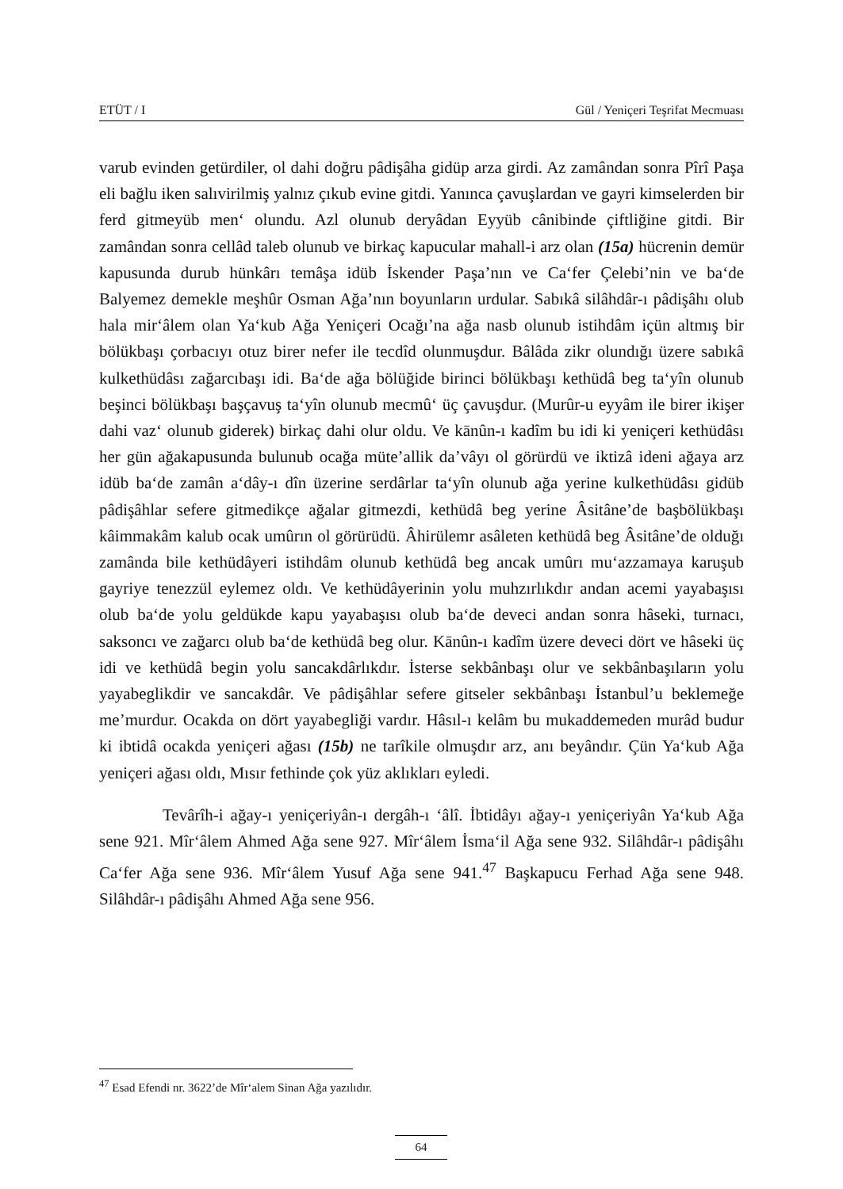ETÜT / I Gül / Yeniçeri Teşrifat Mecmuası
varub evinden getürdiler, ol dahi doğru pâdişâha gidüp arza girdi. Az zamândan sonra Pîrî Paşa eli bağlu iken salıvirilmiş yalnız çıkub evine gitdi. Yanınca çavuşlardan ve gayri kimselerden bir ferd gitmeyüb men‘ olundu. Azl olunub deryâdan Eyyüb cânibinde çiftliğine gitdi. Bir zamândan sonra cellâd taleb olunub ve birkaç kapucular mahall-i arz olan (15a) hücrenin demür kapusunda durub hünkârı temâşa idüb İskender Paşa’nın ve Ca‘fer Çelebi’nin ve ba‘de Balyemez demekle meşhûr Osman Ağa’nın boyunların urdular. Sabıkâ silâhdâr-ı pâdişâhı olub hala mir‘âlem olan Ya‘kub Ağa Yeniçeri Ocağı’na ağa nasb olunub istihdâm içün altmış bir bölükbaşı çorbacıyı otuz birer nefer ile tecdîd olunmuşdur. Bâlâda zikr olundığı üzere sabıkâ kulkethüdâsı zağarcıbaşı idi. Ba‘de ağa bölüğide birinci bölükbaşı kethüdâ beg ta‘yîn olunub beşinci bölükbaşı başçavuş ta‘yîn olunub mecmû‘ üç çavuşdur. (Murûr-u eyyâm ile birer ikişer dahi vaz‘ olunub giderek) birkaç dahi olur oldu. Ve kānûn-ı kadîm bu idi ki yeniçeri kethüdâsı her gün ağakapusunda bulunub ocağa müte’allik da’vâyı ol görürdü ve iktizâ ideni ağaya arz idüb ba‘de zamân a‘dây-ı dîn üzerine serdârlar ta‘yîn olunub ağa yerine kulkethüdâsı gidüb pâdişâhlar sefere gitmedikçe ağalar gitmezdi, kethüdâ beg yerine Âsitâne’de başbölükbaşı kâimmakâm kalub ocak umûrın ol görürüdü. Âhirülemr asâleten kethüdâ beg Âsitâne’de olduğı zamânda bile kethüdâyeri istihdâm olunub kethüdâ beg ancak umûrı mu‘azzamaya karuşub gayriye tenezzül eylemez oldı. Ve kethüdâyerinin yolu muhzırlıkdır andan acemi yayabaşısı olub ba‘de yolu geldükde kapu yayabaşısı olub ba‘de deveci andan sonra hâseki, turnacı, saksoncı ve zağarcı olub ba‘de kethüdâ beg olur. Kānûn-ı kadîm üzere deveci dört ve hâseki üç idi ve kethüdâ begin yolu sancakdârlıkdır. İsterse sekbânbaşı olur ve sekbânbaşıların yolu yayabeglikdir ve sancakdâr. Ve pâdişâhlar sefere gitseler sekbânbaşı İstanbul’u beklemeğe me’murdur. Ocakda on dört yayabegliği vardır. Hâsıl-ı kelâm bu mukaddemeden murâd budur ki ibtidâ ocakda yeniçeri ağası (15b) ne tarîkile olmuşdır arz, anı beyândır. Çün Ya‘kub Ağa yeniçeri ağası oldı, Mısır fethinde çok yüz aklıkları eyledi.
Tevârîh-i ağay-ı yeniçeriyân-ı dergâh-ı ‘âlî. İbtidâyı ağay-ı yeniçeriyân Ya‘kub Ağa sene 921. Mîr‘âlem Ahmed Ağa sene 927. Mîr‘âlem İsma‘il Ağa sene 932. Silâhdâr-ı pâdişâhı Ca‘fer Ağa sene 936. Mîr‘âlem Yusuf Ağa sene 941.<sup>47</sup> Başkapucu Ferhad Ağa sene 948. Silâhdâr-ı pâdişâhı Ahmed Ağa sene 956.
<sup>47</sup> Esad Efendi nr. 3622’de Mîr‘alem Sinan Ağa yazılıdır.
64